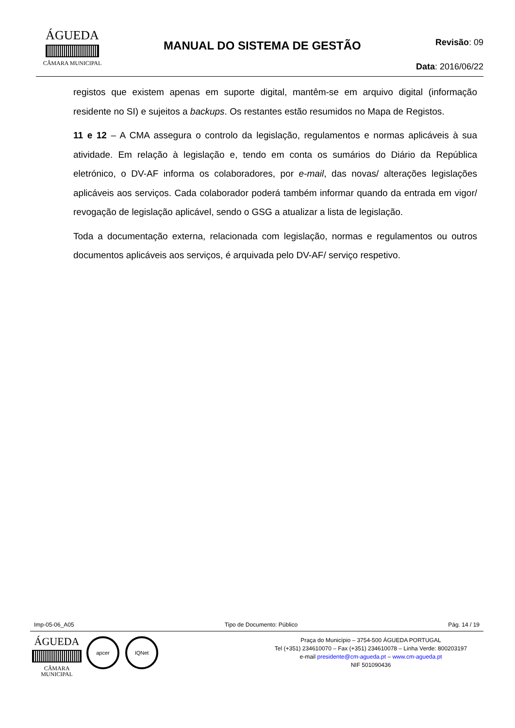ÁGUEDA
CÂMARA MUNICIPAL
MANUAL DO SISTEMA DE GESTÃO
Revisão: 09
Data: 2016/06/22
registos que existem apenas em suporte digital, mantêm-se em arquivo digital (informação residente no SI) e sujeitos a backups. Os restantes estão resumidos no Mapa de Registos.
11 e 12 – A CMA assegura o controlo da legislação, regulamentos e normas aplicáveis à sua atividade. Em relação à legislação e, tendo em conta os sumários do Diário da República eletrónico, o DV-AF informa os colaboradores, por e-mail, das novas/ alterações legislações aplicáveis aos serviços. Cada colaborador poderá também informar quando da entrada em vigor/ revogação de legislação aplicável, sendo o GSG a atualizar a lista de legislação.
Toda a documentação externa, relacionada com legislação, normas e regulamentos ou outros documentos aplicáveis aos serviços, é arquivada pelo DV-AF/ serviço respetivo.
Imp-05-06_A05 Tipo de Documento: Público Pág. 14 / 19
ÁGUEDA
CÂMARA MUNICIPAL
apcer IQNet
Praça do Município – 3754-500 ÁGUEDA PORTUGAL
Tel (+351) 234610070 – Fax (+351) 234610078 – Linha Verde: 800203197
e-mail presidente@cm-agueda.pt – www.cm-agueda.pt
NIF 501090436